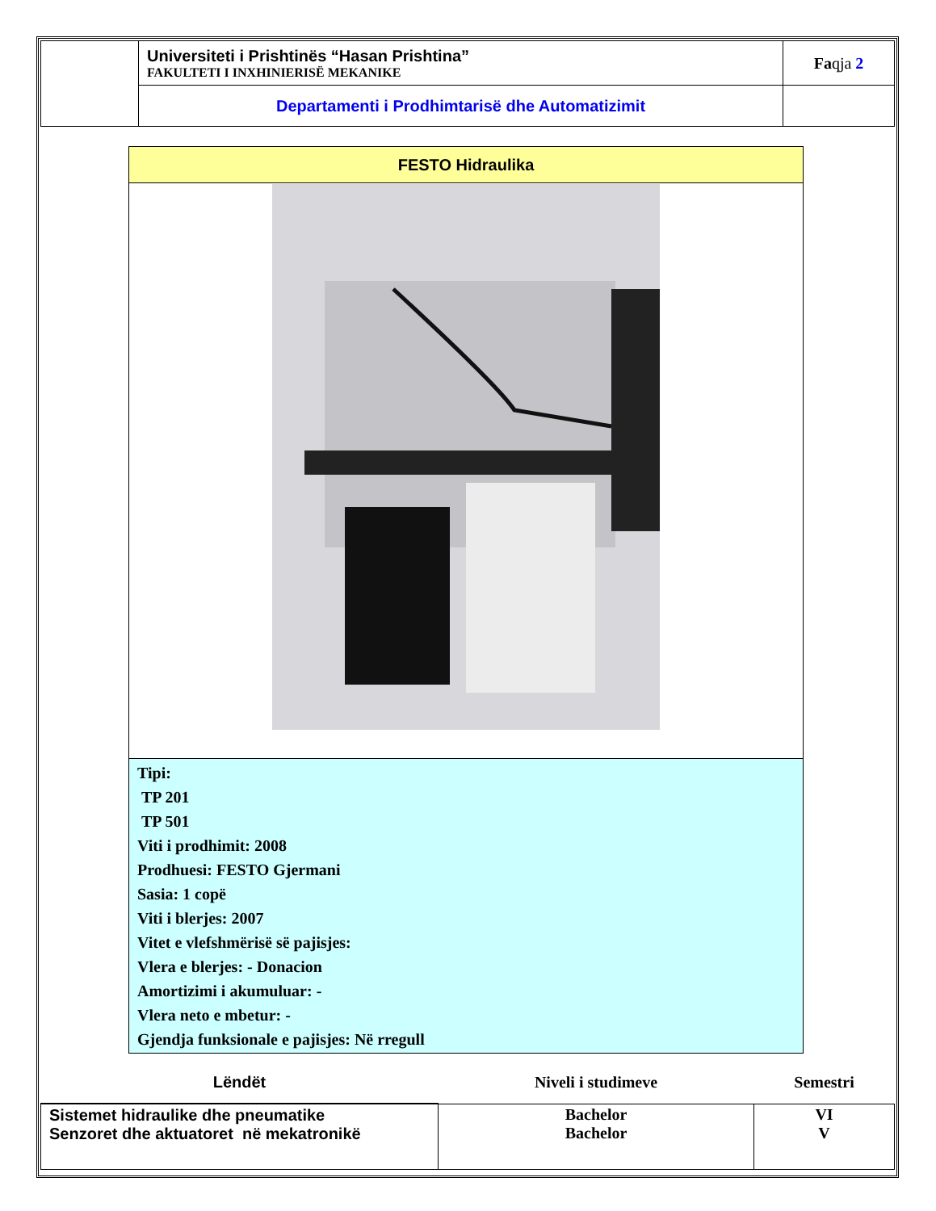| | Universiteti i Prishtinës “Hasan Prishtina” FAKULTETI I INXHINIERISË MEKANIKE | Fa qja 2 |
| | Departamenti i Prodhimtarisë dhe Automatizimit | |
| FESTO Hidraulika |
| Tipi: TP 201 TP 501 Viti i prodhimit: 2008 Prodhuesi: FESTO Gjermani Sasia: 1 copë Viti i blerjes: 2007 Vitet e vlefshmërisë së pajisjes: Vlera e blerjes: - Donacion Amortizimi i akumuluar: - Vlera neto e mbetur: - Gjendja funksionale e pajisjes: Në rregull |
| Lëndët | Niveli i studimeve | Semestri |
| --- | --- | --- |
| Sistemet hidraulike dhe pneumatike Senzoret dhe aktuatoret në mekatronikë | Bachelor Bachelor | VI V |